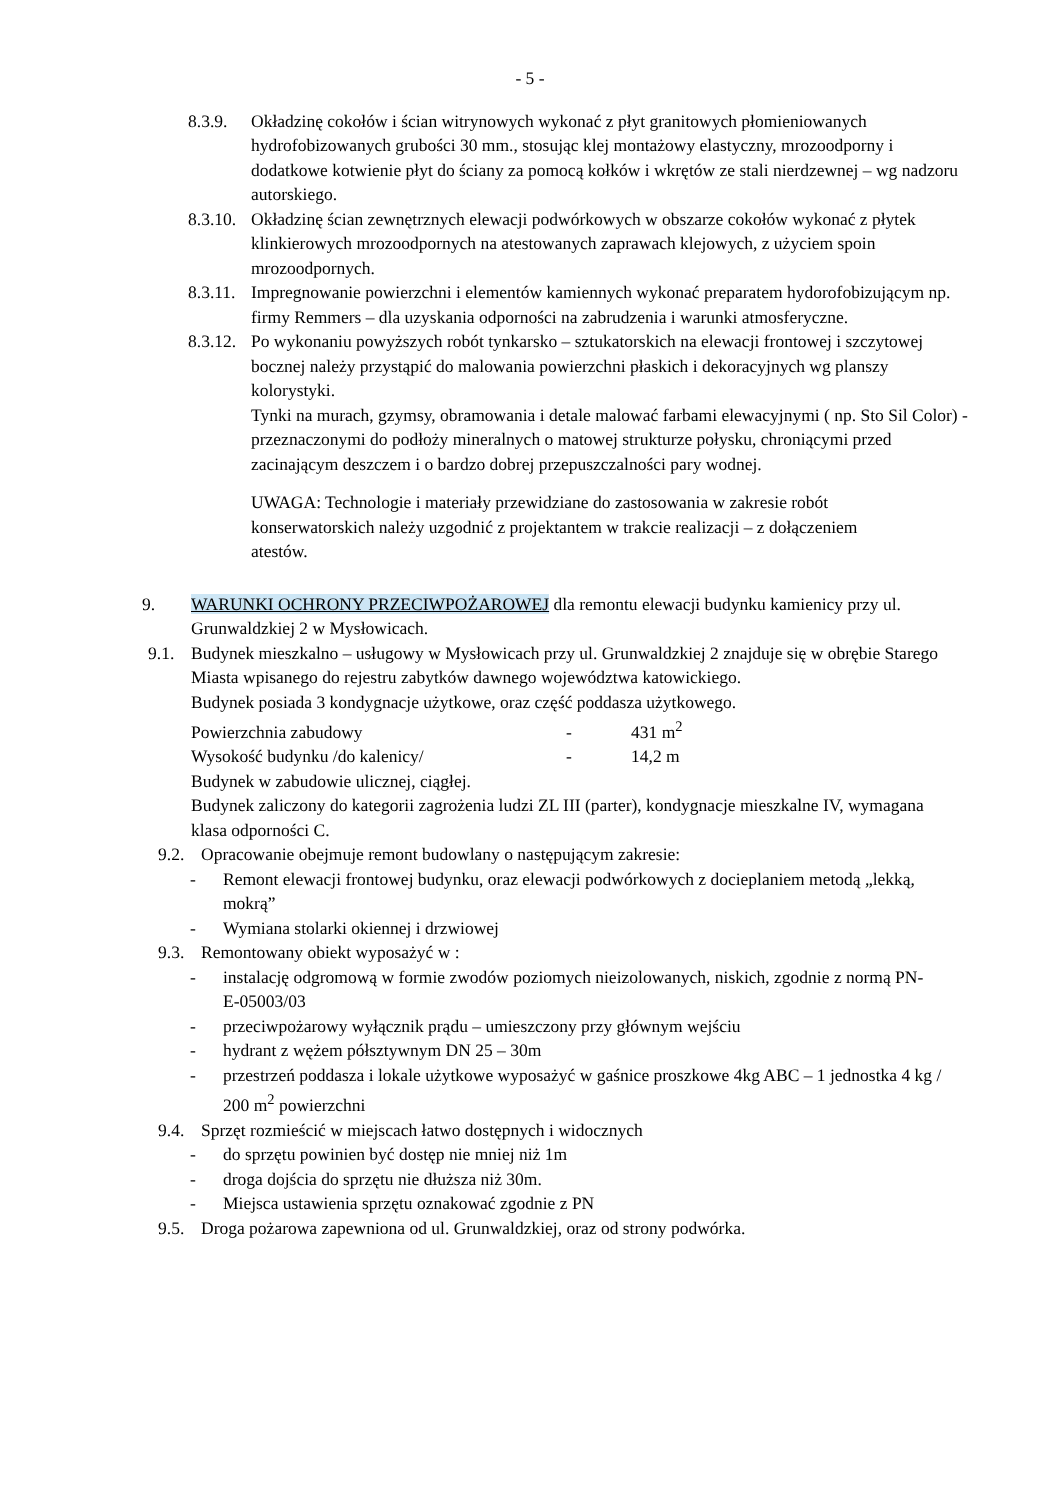- 5 -
8.3.9. Okładzinę cokołów i ścian witrynowych wykonać z płyt granitowych płomieniowanych hydrofobizowanych grubości 30 mm., stosując klej montażowy elastyczny, mrozoodporny i dodatkowe kotwienie płyt do ściany za pomocą kołków i wkrętów ze stali nierdzewnej – wg nadzoru autorskiego.
8.3.10.
Okładzinę ścian zewnętrznych elewacji podwórkowych w obszarze cokołów wykonać z płytek klinkierowych mrozoodpornych na atestowanych zaprawach klejowych, z użyciem spoin mrozoodpornych.
8.3.11.
Impregnowanie powierzchni i elementów kamiennych wykonać preparatem hydorofobizującym np. firmy Remmers – dla uzyskania odporności na zabrudzenia i warunki atmosferyczne.
8.3.12.
Po wykonaniu powyższych robót tynkarsko – sztukatorskich na elewacji frontowej i szczytowej bocznej należy przystąpić do malowania powierzchni płaskich i dekoracyjnych wg planszy kolorystyki.
Tynki na murach, gzymsy, obramowania i detale malować farbami elewacyjnymi ( np. Sto Sil Color) - przeznaczonymi do podłoży mineralnych o matowej strukturze połysku, chroniącymi przed zacinającym deszczem i o bardzo dobrej przepuszczalności pary wodnej.
UWAGA: Technologie i materiały przewidziane do zastosowania w zakresie robót konserwatorskich należy uzgodnić z projektantem w trakcie realizacji – z dołączeniem atestów.
9. WARUNKI OCHRONY PRZECIWPOŻAROWEJ dla remontu elewacji budynku kamienicy przy ul. Grunwaldzkiej 2 w Mysłowicach.
9.1. Budynek mieszkalno – usługowy w Mysłowicach przy ul. Grunwaldzkiej 2 znajduje się w obrębie Starego Miasta wpisanego do rejestru zabytków dawnego województwa katowickiego.
Budynek posiada 3 kondygnacje użytkowe, oraz część poddasza użytkowego.
Powierzchnia zabudowy - 431 m<sup>2</sup>
Wysokość budynku /do kalenicy/ - 14,2 m
Budynek w zabudowie ulicznej, ciągłej.
Budynek zaliczony do kategorii zagrożenia ludzi ZL III (parter), kondygnacje mieszkalne IV, wymagana klasa odporności C.
9.2. Opracowanie obejmuje remont budowlany o następującym zakresie:
- Remont elewacji frontowej budynku, oraz elewacji podwórkowych z docieplaniem metodą „lekką, mokrą”
- Wymiana stolarki okiennej i drzwiowej
9.3. Remontowany obiekt wyposażyć w :
- instalację odgromową w formie zwodów poziomych nieizolowanych, niskich, zgodnie z normą PN-E-05003/03
- przeciwpożarowy wyłącznik prądu – umieszczony przy głównym wejściu
- hydrant z wężem półsztywnym DN 25 – 30m
- przestrzeń poddasza i lokale użytkowe wyposażyć w gaśnice proszkowe 4kg ABC – 1 jednostka 4 kg / 200 m<sup>2</sup> powierzchni
9.4. Sprzęt rozmieścić w miejscach łatwo dostępnych i widocznych
- do sprzętu powinien być dostęp nie mniej niż 1m
- droga dojścia do sprzętu nie dłuższa niż 30m.
- Miejsca ustawienia sprzętu oznakować zgodnie z PN
9.5. Droga pożarowa zapewniona od ul. Grunwaldzkiej, oraz od strony podwórka.